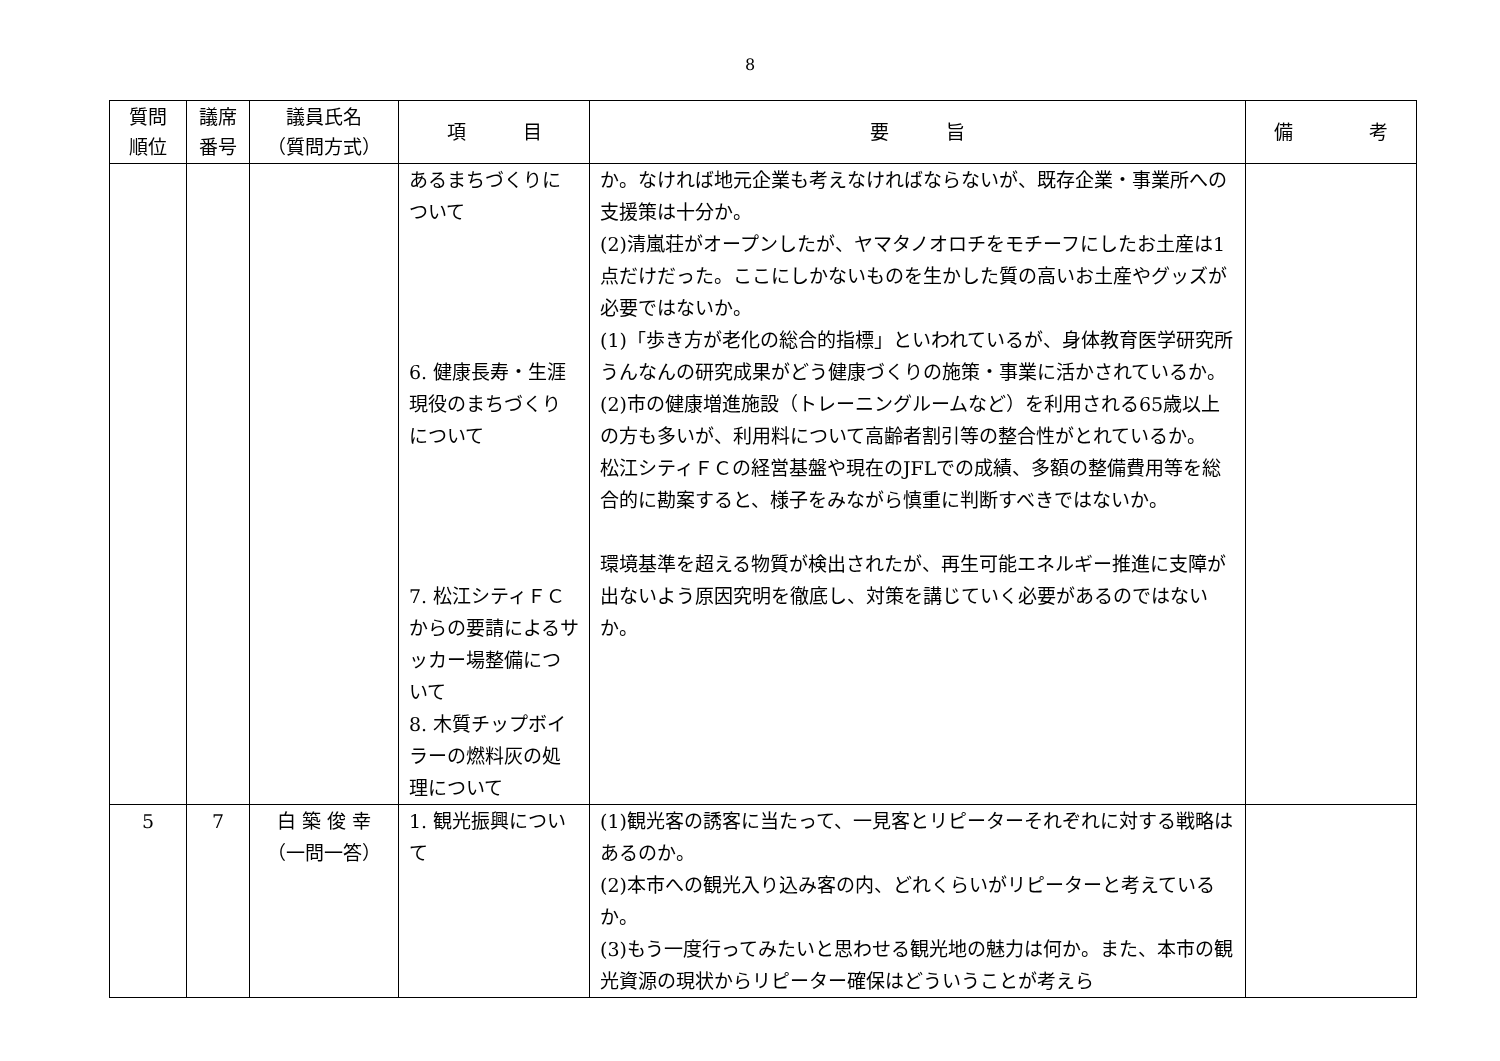8
| 質問 順位 | 議席 番号 | 議員氏名 （質問方式） | 項 目 | 要 旨 | 備 考 |
| --- | --- | --- | --- | --- | --- |
| | | | あるまちづくりについて 6. 健康長寿・生涯現役のまちづくりについて 7. 松江シティＦＣからの要請によるサッカー場整備について 8. 木質チップボイラーの燃料灰の処理について | か。なければ地元企業も考えなければならないが、既存企業・事業所への支援策は十分か。 (2)清嵐荘がオープンしたが、ヤマタノオロチをモチーフにしたお土産は1点だけだった。ここにしかないものを生かした質の高いお土産やグッズが必要ではないか。 (1)「歩き方が老化の総合的指標」といわれているが、身体教育医学研究所うんなんの研究成果がどう健康づくりの施策・事業に活かされているか。 (2)市の健康増進施設（トレーニングルームなど）を利用される65歳以上の方も多いが、利用料について高齢者割引等の整合性がとれているか。 松江シティＦＣの経営基盤や現在のJFLでの成績、多額の整備費用等を総合的に勘案すると、様子をみながら慎重に判断すべきではないか。 環境基準を超える物質が検出されたが、再生可能エネルギー推進に支障が出ないよう原因究明を徹底し、対策を講じていく必要があるのではないか。 | |
| 5 | 7 | 白 築 俊 幸 （一問一答） | 1. 観光振興について | (1)観光客の誘客に当たって、一見客とリピーターそれぞれに対する戦略はあるのか。 (2)本市への観光入り込み客の内、どれくらいがリピーターと考えているか。 (3)もう一度行ってみたいと思わせる観光地の魅力は何か。また、本市の観光資源の現状からリピーター確保はどういうことが考えら | |